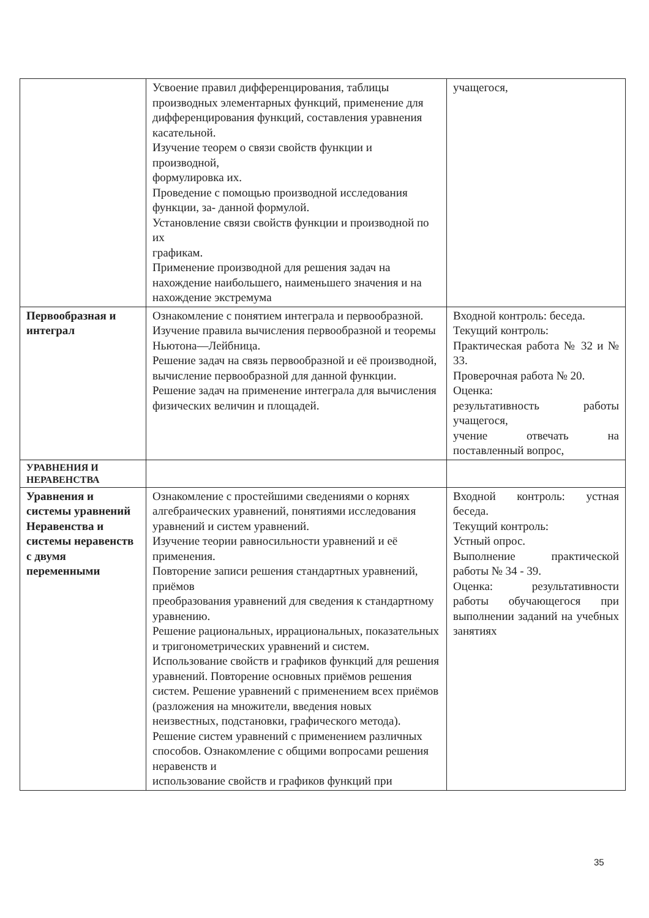| | Усвоение правил дифференцирования, таблицы производных элементарных функций, применение для дифференцирования функций, составления уравнения касательной. Изучение теорем о связи свойств функции и производной, формулировка их. Проведение с помощью производной исследования функции, за- данной формулой. Установление связи свойств функции и производной по их графикам. Применение производной для решения задач на нахождение наибольшего, наименьшего значения и на нахождение экстремума | учащегося, |
| Первообразная и интеграл | Ознакомление с понятием интеграла и первообразной. Изучение правила вычисления первообразной и теоремы Ньютона—Лейбница. Решение задач на связь первообразной и её производной, вычисление первообразной для данной функции. Решение задач на применение интеграла для вычисления физических величин и площадей. | Входной контроль: беседа. Текущий контроль: Практическая работа № 32 и № 33. Проверочная работа № 20. Оценка: результативность работы учащегося, учение отвечать на поставленный вопрос, |
| УРАВНЕНИЯ И НЕРАВЕНСТВА | | |
| Уравнения и системы уравнений Неравенства и системы неравенств с двумя переменными | Ознакомление с простейшими сведениями о корнях алгебраических уравнений, понятиями исследования уравнений и систем уравнений. Изучение теории равносильности уравнений и её применения. Повторение записи решения стандартных уравнений, приёмов преобразования уравнений для сведения к стандартному уравнению. Решение рациональных, иррациональных, показательных и тригонометрических уравнений и систем. Использование свойств и графиков функций для решения уравнений. Повторение основных приёмов решения систем. Решение уравнений с применением всех приёмов (разложения на множители, введения новых неизвестных, подстановки, графического метода). Решение систем уравнений с применением различных способов. Ознакомление с общими вопросами решения неравенств и использование свойств и графиков функций при | Входной контроль: устная беседа. Текущий контроль: Устный опрос. Выполнение практической работы № 34 - 39. Оценка: результативности работы обучающегося при выполнении заданий на учебных занятиях |
35